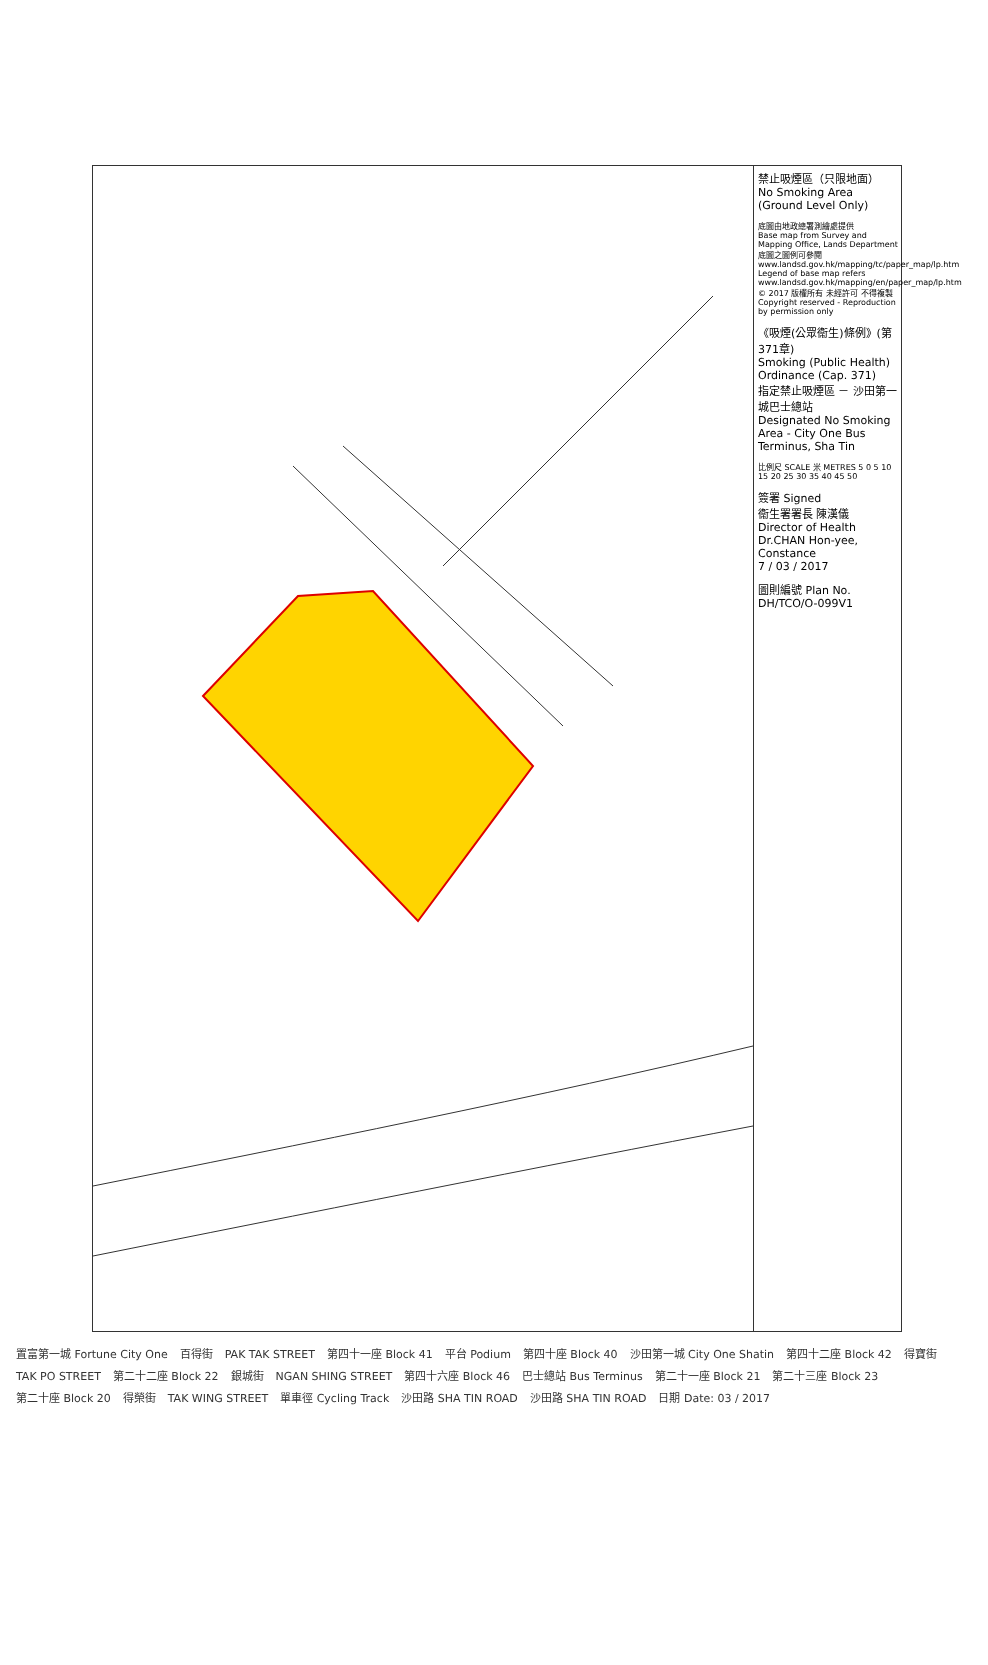禁止吸煙區（只限地面）
No Smoking Area (Ground Level Only)
底圖由地政總署測繪處提供
Base map from Survey and Mapping Office, Lands Department
底圖之圖例可參閱 www.landsd.gov.hk/mapping/tc/paper_map/lp.htm
Legend of base map refers www.landsd.gov.hk/mapping/en/paper_map/lp.htm
© 2017 版權所有 未經許可 不得複製
Copyright reserved - Reproduction by permission only
《吸煙(公眾衞生)條例》(第371章)
Smoking (Public Health) Ordinance (Cap. 371)
指定禁止吸煙區 － 沙田第一城巴士總站
Designated No Smoking Area - City One Bus Terminus, Sha Tin
比例尺 SCALE 米 METRES 5 0 5 10 15 20 25 30 35 40 45 50
簽署 Signed
衞生署署長 陳漢儀
Director of Health Dr.CHAN Hon-yee, Constance
7 / 03 / 2017
圖則編號 Plan No. DH/TCO/O-099V1
置富第一城 Fortune City One 百得街 PAK TAK STREET 第四十一座 Block 41 平台 Podium 第四十座 Block 40 沙田第一城 City One Shatin 第四十二座 Block 42 得寶街 TAK PO STREET 第二十二座 Block 22 銀城街 NGAN SHING STREET 第四十六座 Block 46 巴士總站 Bus Terminus 第二十一座 Block 21 第二十三座 Block 23 第二十座 Block 20 得榮街 TAK WING STREET 單車徑 Cycling Track 沙田路 SHA TIN ROAD 沙田路 SHA TIN ROAD 日期 Date: 03 / 2017